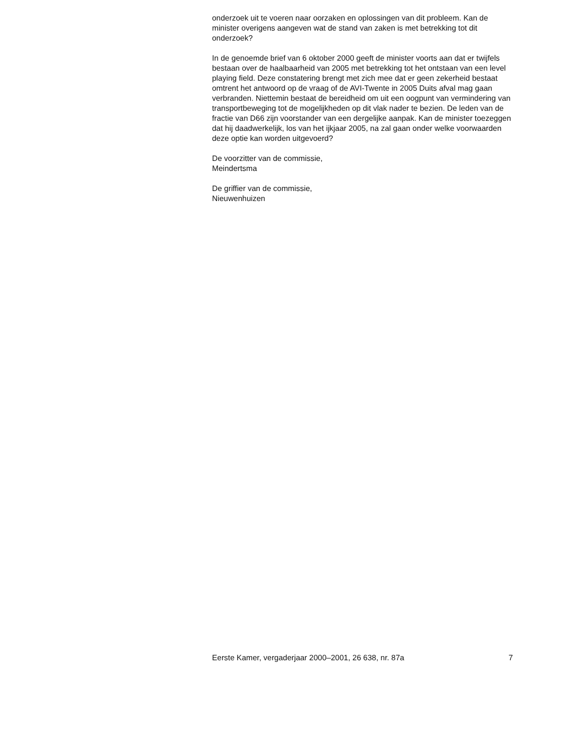onderzoek uit te voeren naar oorzaken en oplossingen van dit probleem. Kan de minister overigens aangeven wat de stand van zaken is met betrekking tot dit onderzoek?
In de genoemde brief van 6 oktober 2000 geeft de minister voorts aan dat er twijfels bestaan over de haalbaarheid van 2005 met betrekking tot het ontstaan van een level playing field. Deze constatering brengt met zich mee dat er geen zekerheid bestaat omtrent het antwoord op de vraag of de AVI-Twente in 2005 Duits afval mag gaan verbranden. Niettemin bestaat de bereidheid om uit een oogpunt van vermindering van transportbeweging tot de mogelijkheden op dit vlak nader te bezien. De leden van de fractie van D66 zijn voorstander van een dergelijke aanpak. Kan de minister toezeggen dat hij daadwerkelijk, los van het ijkjaar 2005, na zal gaan onder welke voorwaarden deze optie kan worden uitgevoerd?
De voorzitter van de commissie,
Meindertsma
De griffier van de commissie,
Nieuwenhuizen
Eerste Kamer, vergaderjaar 2000–2001, 26 638, nr. 87a 7